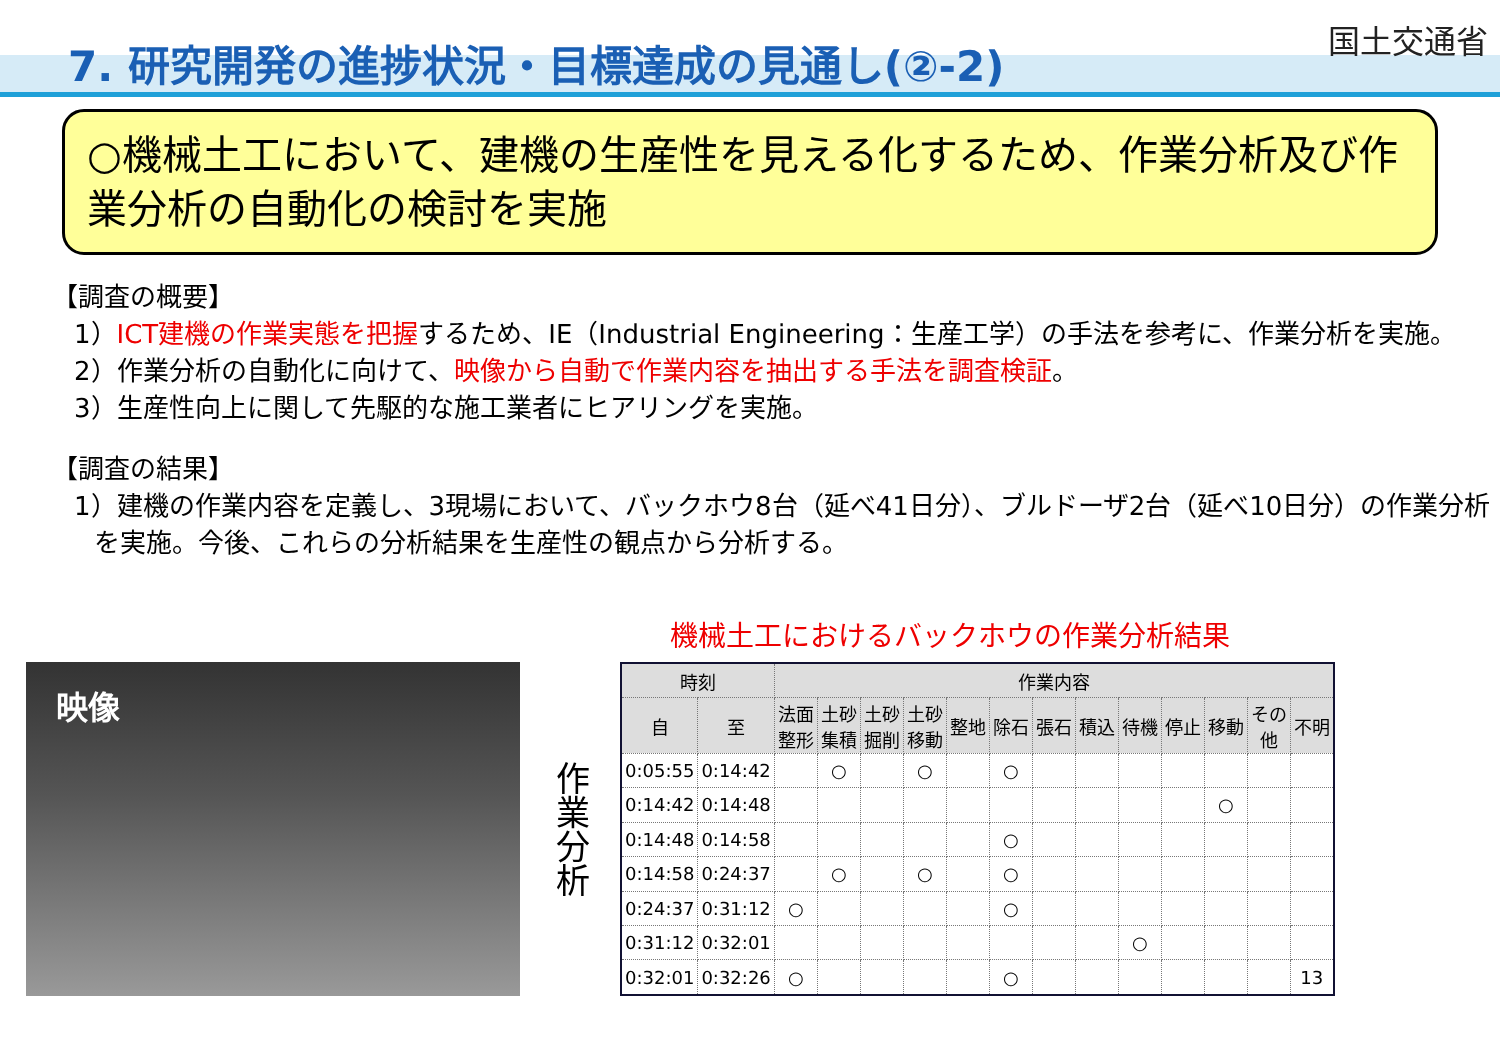7. 研究開発の進捗状況・目標達成の見通し(②-2)
国土交通省
○機械土工において、建機の生産性を見える化するため、作業分析及び作業分析の自動化の検討を実施
【調査の概要】
1）ICT建機の作業実態を把握するため、IE（Industrial Engineering：生産工学）の手法を参考に、作業分析を実施。
2）作業分析の自動化に向けて、映像から自動で作業内容を抽出する手法を調査検証。
3）生産性向上に関して先駆的な施工業者にヒアリングを実施。
【調査の結果】
1）建機の作業内容を定義し、3現場において、バックホウ8台（延べ41日分）、ブルドーザ2台（延べ10日分）の作業分析を実施。今後、これらの分析結果を生産性の観点から分析する。
機械土工におけるバックホウの作業分析結果
映像
作業分析
| 時刻 | | 作業内容 | | | | | | | | | | | | |
| --- | --- | --- | --- | --- | --- | --- | --- | --- | --- | --- | --- | --- | --- | --- |
| 自 | 至 | 法面 整形 | 土砂 集積 | 土砂 掘削 | 土砂 移動 | 整地 | 除石 | 張石 | 積込 | 待機 | 停止 | 移動 | その 他 | 不明 |
| 0:05:55 | 0:14:42 | | ○ | | ○ | | ○ | | | | | | | |
| 0:14:42 | 0:14:48 | | | | | | | | | | | ○ | | |
| 0:14:48 | 0:14:58 | | | | | | ○ | | | | | | | |
| 0:14:58 | 0:24:37 | | ○ | | ○ | | ○ | | | | | | | |
| 0:24:37 | 0:31:12 | ○ | | | | | ○ | | | | | | | |
| 0:31:12 | 0:32:01 | | | | | | | | | ○ | | | | |
| 0:32:01 | 0:32:26 | ○ | | | | | ○ | | | | | | | 13 |